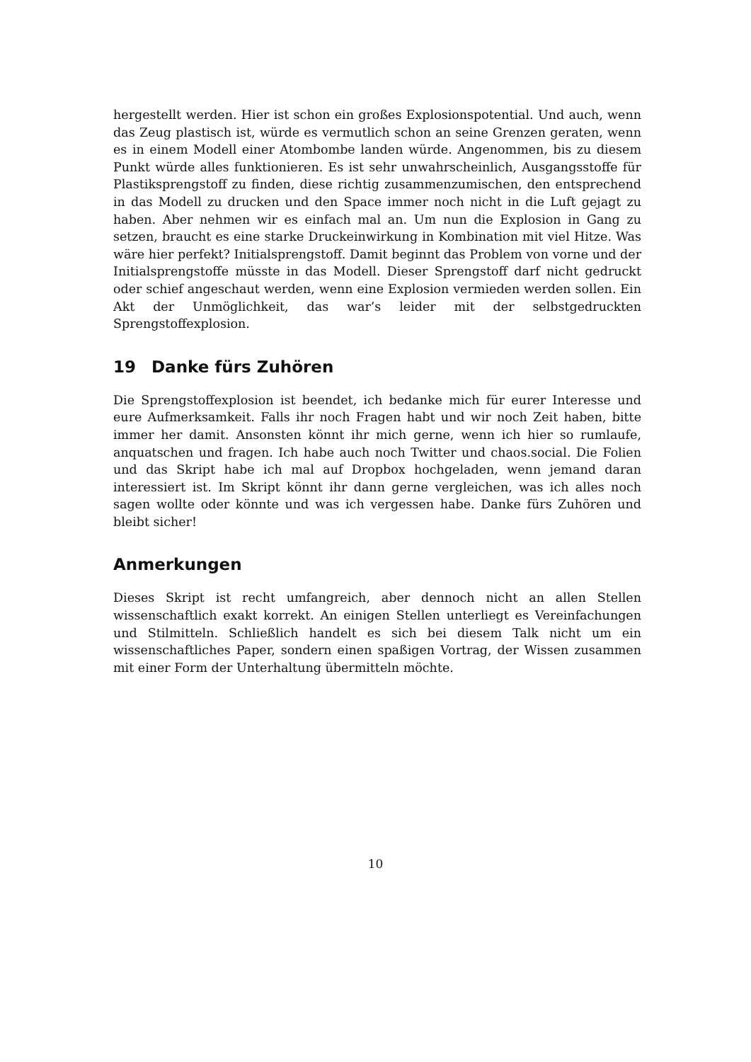hergestellt werden. Hier ist schon ein großes Explosionspotential. Und auch, wenn das Zeug plastisch ist, würde es vermutlich schon an seine Grenzen geraten, wenn es in einem Modell einer Atombombe landen würde. Angenommen, bis zu diesem Punkt würde alles funktionieren. Es ist sehr unwahrscheinlich, Ausgangsstoffe für Plastiksprengstoff zu finden, diese richtig zusammenzumischen, den entsprechend in das Modell zu drucken und den Space immer noch nicht in die Luft gejagt zu haben. Aber nehmen wir es einfach mal an. Um nun die Explosion in Gang zu setzen, braucht es eine starke Druckeinwirkung in Kombination mit viel Hitze. Was wäre hier perfekt? Initialsprengstoff. Damit beginnt das Problem von vorne und der Initialsprengstoffe müsste in das Modell. Dieser Sprengstoff darf nicht gedruckt oder schief angeschaut werden, wenn eine Explosion vermieden werden sollen. Ein Akt der Unmöglichkeit, das war’s leider mit der selbstgedruckten Sprengstoffexplosion.
19 Danke fürs Zuhören
Die Sprengstoffexplosion ist beendet, ich bedanke mich für eurer Interesse und eure Aufmerksamkeit. Falls ihr noch Fragen habt und wir noch Zeit haben, bitte immer her damit. Ansonsten könnt ihr mich gerne, wenn ich hier so rumlaufe, anquatschen und fragen. Ich habe auch noch Twitter und chaos.social. Die Folien und das Skript habe ich mal auf Dropbox hochgeladen, wenn jemand daran interessiert ist. Im Skript könnt ihr dann gerne vergleichen, was ich alles noch sagen wollte oder könnte und was ich vergessen habe. Danke fürs Zuhören und bleibt sicher!
Anmerkungen
Dieses Skript ist recht umfangreich, aber dennoch nicht an allen Stellen wissenschaftlich exakt korrekt. An einigen Stellen unterliegt es Vereinfachungen und Stilmitteln. Schließlich handelt es sich bei diesem Talk nicht um ein wissenschaftliches Paper, sondern einen spaßigen Vortrag, der Wissen zusammen mit einer Form der Unterhaltung übermitteln möchte.
10